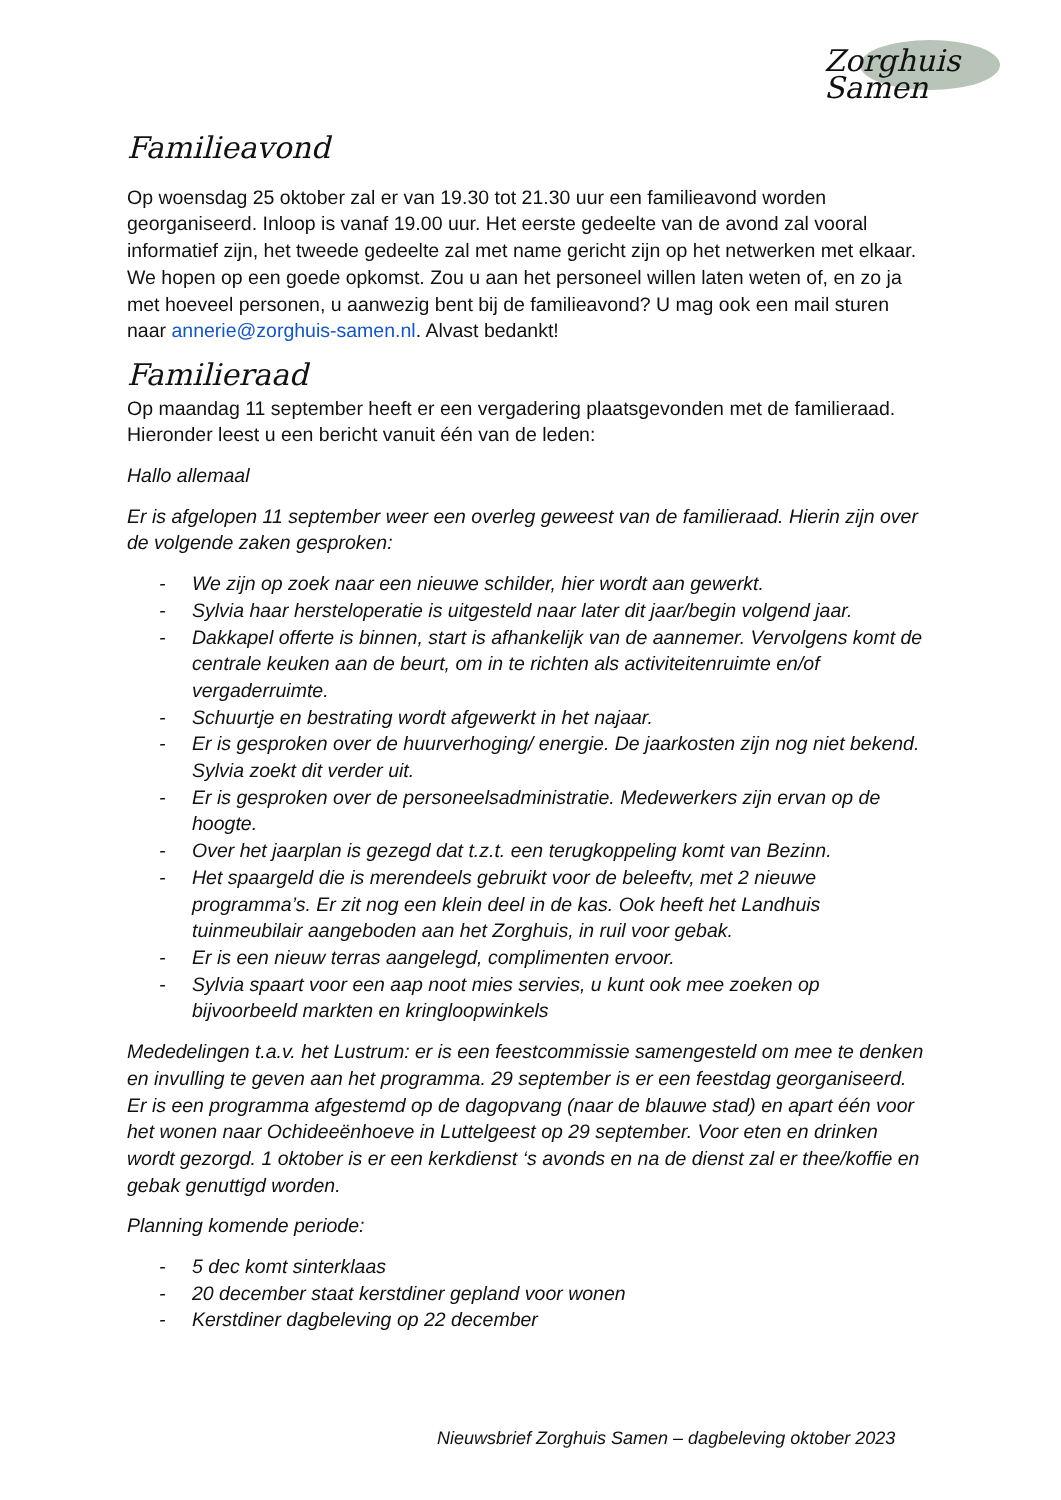Zorghuis Samen
Familieavond
Op woensdag 25 oktober zal er van 19.30 tot 21.30 uur een familieavond worden georganiseerd. Inloop is vanaf 19.00 uur. Het eerste gedeelte van de avond zal vooral informatief zijn, het tweede gedeelte zal met name gericht zijn op het netwerken met elkaar. We hopen op een goede opkomst. Zou u aan het personeel willen laten weten of, en zo ja met hoeveel personen, u aanwezig bent bij de familieavond? U mag ook een mail sturen naar annerie@zorghuis-samen.nl. Alvast bedankt!
Familieraad
Op maandag 11 september heeft er een vergadering plaatsgevonden met de familieraad. Hieronder leest u een bericht vanuit één van de leden:
Hallo allemaal
Er is afgelopen 11 september weer een overleg geweest van de familieraad. Hierin zijn over de volgende zaken gesproken:
- We zijn op zoek naar een nieuwe schilder, hier wordt aan gewerkt.
- Sylvia haar hersteloperatie is uitgesteld naar later dit jaar/begin volgend jaar.
- Dakkapel offerte is binnen, start is afhankelijk van de aannemer. Vervolgens komt de centrale keuken aan de beurt, om in te richten als activiteitenruimte en/of vergaderruimte.
- Schuurtje en bestrating wordt afgewerkt in het najaar.
- Er is gesproken over de huurverhoging/ energie. De jaarkosten zijn nog niet bekend. Sylvia zoekt dit verder uit.
- Er is gesproken over de personeelsadministratie. Medewerkers zijn ervan op de hoogte.
- Over het jaarplan is gezegd dat t.z.t. een terugkoppeling komt van Bezinn.
- Het spaargeld die is merendeels gebruikt voor de beleeftv, met 2 nieuwe programma’s. Er zit nog een klein deel in de kas. Ook heeft het Landhuis tuinmeubilair aangeboden aan het Zorghuis, in ruil voor gebak.
- Er is een nieuw terras aangelegd, complimenten ervoor.
- Sylvia spaart voor een aap noot mies servies, u kunt ook mee zoeken op bijvoorbeeld markten en kringloopwinkels
Mededelingen t.a.v. het Lustrum: er is een feestcommissie samengesteld om mee te denken en invulling te geven aan het programma. 29 september is er een feestdag georganiseerd. Er is een programma afgestemd op de dagopvang (naar de blauwe stad) en apart één voor het wonen naar Ochideeënhoeve in Luttelgeest op 29 september. Voor eten en drinken wordt gezorgd. 1 oktober is er een kerkdienst ‘s avonds en na de dienst zal er thee/koffie en gebak genuttigd worden.
Planning komende periode:
- 5 dec komt sinterklaas
- 20 december staat kerstdiner gepland voor wonen
- Kerstdiner dagbeleving op 22 december
Nieuwsbrief Zorghuis Samen – dagbeleving oktober 2023